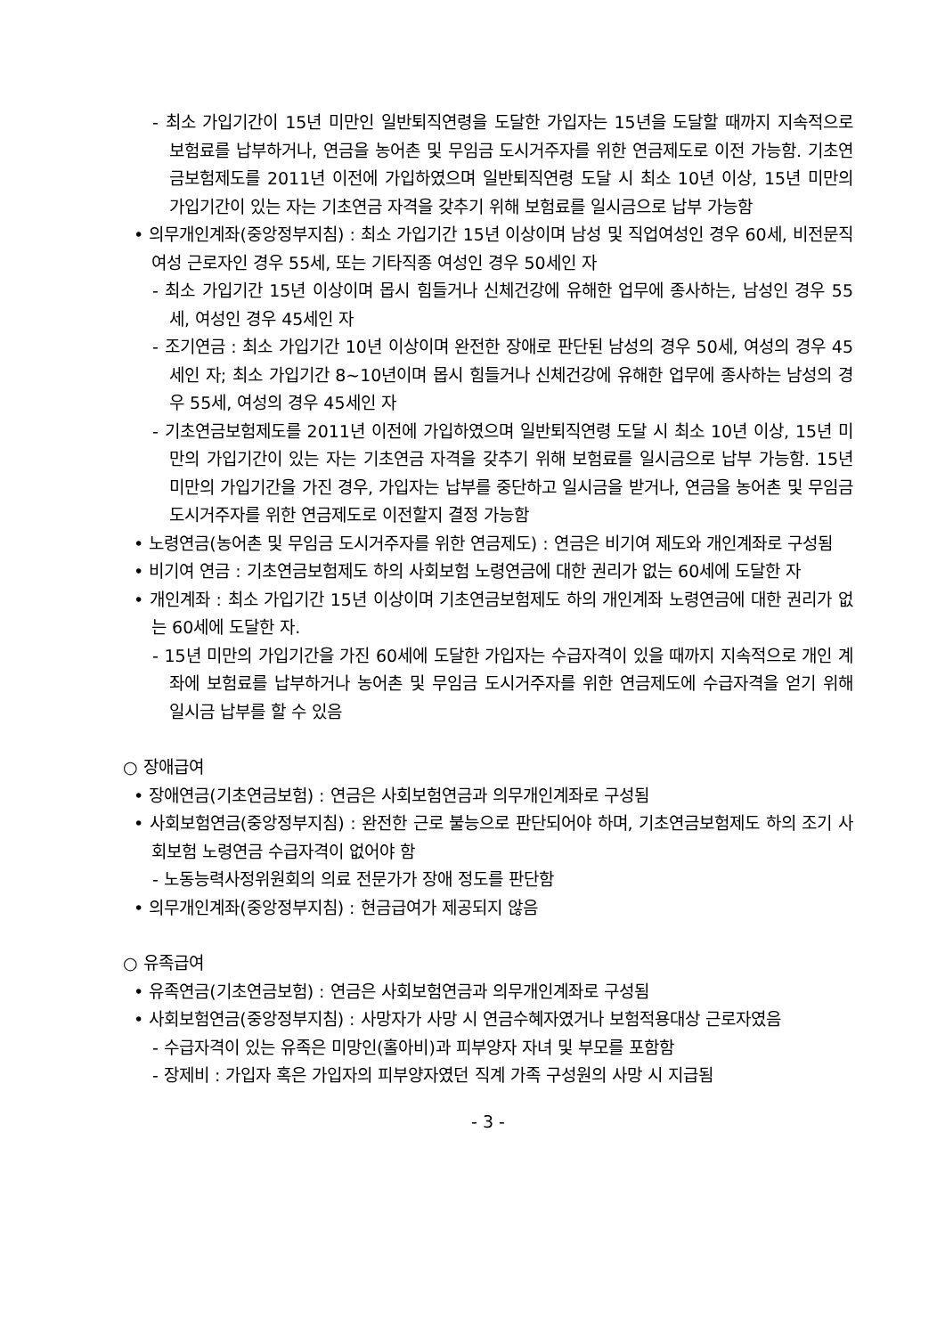- 최소 가입기간이 15년 미만인 일반퇴직연령을 도달한 가입자는 15년을 도달할 때까지 지속적으로 보험료를 납부하거나, 연금을 농어촌 및 무임금 도시거주자를 위한 연금제도로 이전 가능함. 기초연금보험제도를 2011년 이전에 가입하였으며 일반퇴직연령 도달 시 최소 10년 이상, 15년 미만의 가입기간이 있는 자는 기초연금 자격을 갖추기 위해 보험료를 일시금으로 납부 가능함
• 의무개인계좌(중앙정부지침) : 최소 가입기간 15년 이상이며 남성 및 직업여성인 경우 60세, 비전문직 여성 근로자인 경우 55세, 또는 기타직종 여성인 경우 50세인 자
- 최소 가입기간 15년 이상이며 몹시 힘들거나 신체건강에 유해한 업무에 종사하는, 남성인 경우 55세, 여성인 경우 45세인 자
- 조기연금 : 최소 가입기간 10년 이상이며 완전한 장애로 판단된 남성의 경우 50세, 여성의 경우 45세인 자; 최소 가입기간 8~10년이며 몹시 힘들거나 신체건강에 유해한 업무에 종사하는 남성의 경우 55세, 여성의 경우 45세인 자
- 기초연금보험제도를 2011년 이전에 가입하였으며 일반퇴직연령 도달 시 최소 10년 이상, 15년 미만의 가입기간이 있는 자는 기초연금 자격을 갖추기 위해 보험료를 일시금으로 납부 가능함. 15년 미만의 가입기간을 가진 경우, 가입자는 납부를 중단하고 일시금을 받거나, 연금을 농어촌 및 무임금 도시거주자를 위한 연금제도로 이전할지 결정 가능함
• 노령연금(농어촌 및 무임금 도시거주자를 위한 연금제도) : 연금은 비기여 제도와 개인계좌로 구성됨
• 비기여 연금 : 기초연금보험제도 하의 사회보험 노령연금에 대한 권리가 없는 60세에 도달한 자
• 개인계좌 : 최소 가입기간 15년 이상이며 기초연금보험제도 하의 개인계좌 노령연금에 대한 권리가 없는 60세에 도달한 자.
- 15년 미만의 가입기간을 가진 60세에 도달한 가입자는 수급자격이 있을 때까지 지속적으로 개인 계좌에 보험료를 납부하거나 농어촌 및 무임금 도시거주자를 위한 연금제도에 수급자격을 얻기 위해 일시금 납부를 할 수 있음
○ 장애급여
• 장애연금(기초연금보험) : 연금은 사회보험연금과 의무개인계좌로 구성됨
• 사회보험연금(중앙정부지침) : 완전한 근로 불능으로 판단되어야 하며, 기초연금보험제도 하의 조기 사회보험 노령연금 수급자격이 없어야 함
- 노동능력사정위원회의 의료 전문가가 장애 정도를 판단함
• 의무개인계좌(중앙정부지침) : 현금급여가 제공되지 않음
○ 유족급여
• 유족연금(기초연금보험) : 연금은 사회보험연금과 의무개인계좌로 구성됨
• 사회보험연금(중앙정부지침) : 사망자가 사망 시 연금수혜자였거나 보험적용대상 근로자였음
- 수급자격이 있는 유족은 미망인(홀아비)과 피부양자 자녀 및 부모를 포함함
- 장제비 : 가입자 혹은 가입자의 피부양자였던 직계 가족 구성원의 사망 시 지급됨
- 3 -